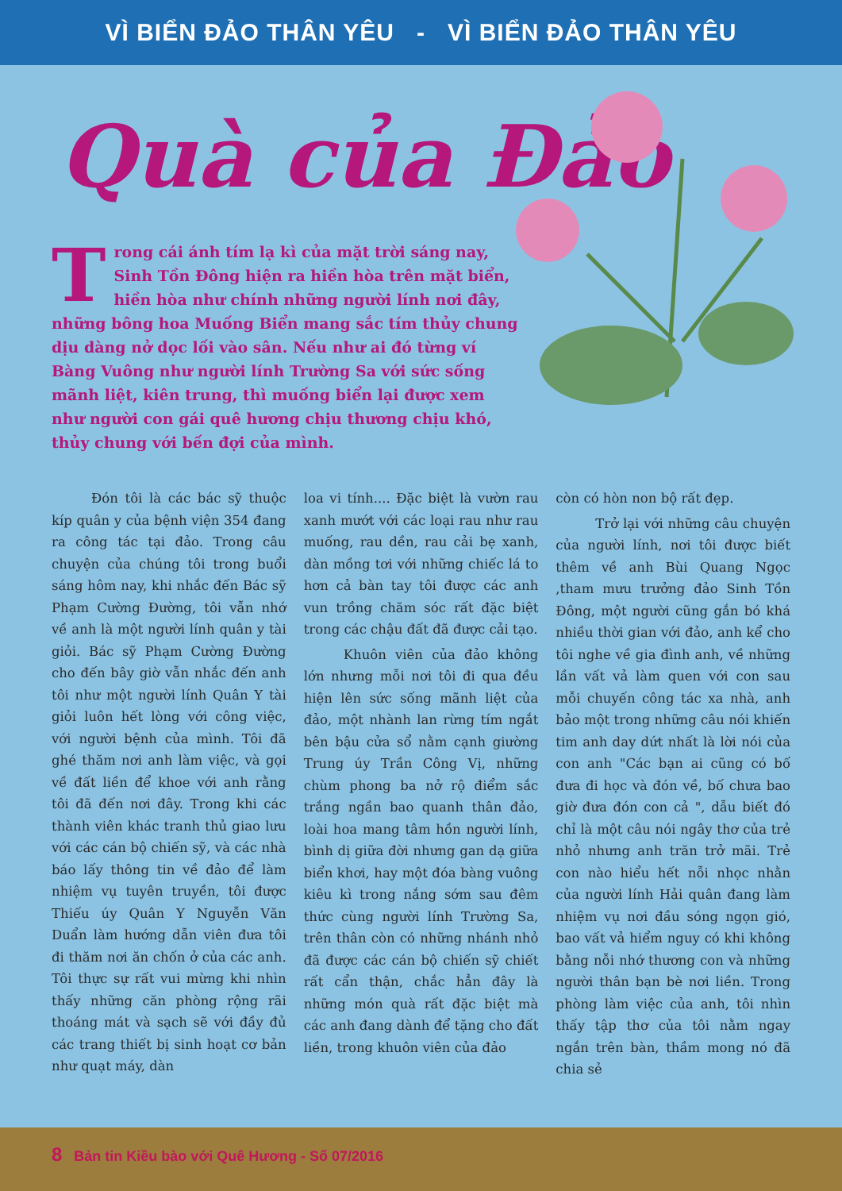VÌ BIỂN ĐẢO THÂN YÊU - VÌ BIỂN ĐẢO THÂN YÊU
Quà của Đảo
Trong cái ánh tím lạ kì của mặt trời sáng nay, Sinh Tồn Đông hiện ra hiền hòa trên mặt biển, hiền hòa như chính những người lính nơi đây, những bông hoa Muống Biển mang sắc tím thủy chung dịu dàng nở dọc lối vào sân. Nếu như ai đó từng ví Bàng Vuông như người lính Trường Sa với sức sống mãnh liệt, kiên trung, thì muống biển lại được xem như người con gái quê hương chịu thương chịu khó, thủy chung với bến đợi của mình.
Đón tôi là các bác sỹ thuộc kíp quân y của bệnh viện 354 đang ra công tác tại đảo. Trong câu chuyện của chúng tôi trong buổi sáng hôm nay, khi nhắc đến Bác sỹ Phạm Cường Đường, tôi vẫn nhớ về anh là một người lính quân y tài giỏi. Bác sỹ Phạm Cường Đường cho đến bây giờ vẫn nhắc đến anh tôi như một người lính Quân Y tài giỏi luôn hết lòng với công việc, với người bệnh của mình. Tôi đã ghé thăm nơi anh làm việc, và gọi về đất liền để khoe với anh rằng tôi đã đến nơi đây. Trong khi các thành viên khác tranh thủ giao lưu với các cán bộ chiến sỹ, và các nhà báo lấy thông tin về đảo để làm nhiệm vụ tuyên truyền, tôi được Thiếu úy Quân Y Nguyễn Văn Duẩn làm hướng dẫn viên đưa tôi đi thăm nơi ăn chốn ở của các anh. Tôi thực sự rất vui mừng khi nhìn thấy những căn phòng rộng rãi thoáng mát và sạch sẽ với đầy đủ các trang thiết bị sinh hoạt cơ bản như quạt máy, dàn
loa vi tính.... Đặc biệt là vườn rau xanh mướt với các loại rau như rau muống, rau dền, rau cải bẹ xanh, dàn mồng tơi với những chiếc lá to hơn cả bàn tay tôi được các anh vun trồng chăm sóc rất đặc biệt trong các chậu đất đã được cải tạo.
Khuôn viên của đảo không lớn nhưng mỗi nơi tôi đi qua đều hiện lên sức sống mãnh liệt của đảo, một nhành lan rừng tím ngắt bên bậu cửa sổ nằm cạnh giường Trung úy Trần Công Vị, những chùm phong ba nở rộ điểm sắc trắng ngần bao quanh thân đảo, loài hoa mang tâm hồn người lính, bình dị giữa đời nhưng gan dạ giữa biển khơi, hay một đóa bàng vuông kiêu kì trong nắng sớm sau đêm thức cùng người lính Trường Sa, trên thân còn có những nhánh nhỏ đã được các cán bộ chiến sỹ chiết rất cẩn thận, chắc hẳn đây là những món quà rất đặc biệt mà các anh đang dành để tặng cho đất liền, trong khuôn viên của đảo
còn có hòn non bộ rất đẹp.
Trở lại với những câu chuyện của người lính, nơi tôi được biết thêm về anh Bùi Quang Ngọc ,tham mưu trưởng đảo Sinh Tồn Đông, một người cũng gắn bó khá nhiều thời gian với đảo, anh kể cho tôi nghe về gia đình anh, về những lần vất vả làm quen với con sau mỗi chuyến công tác xa nhà, anh bảo một trong những câu nói khiến tim anh day dứt nhất là lời nói của con anh "Các bạn ai cũng có bố đưa đi học và đón về, bố chưa bao giờ đưa đón con cả ", dẫu biết đó chỉ là một câu nói ngây thơ của trẻ nhỏ nhưng anh trăn trở mãi. Trẻ con nào hiểu hết nỗi nhọc nhằn của người lính Hải quân đang làm nhiệm vụ nơi đầu sóng ngọn gió, bao vất vả hiểm nguy có khi không bằng nỗi nhớ thương con và những người thân bạn bè nơi liền. Trong phòng làm việc của anh, tôi nhìn thấy tập thơ của tôi nằm ngay ngắn trên bàn, thầm mong nó đã chia sẻ
8 Bản tin Kiều bào với Quê Hương - Số 07/2016